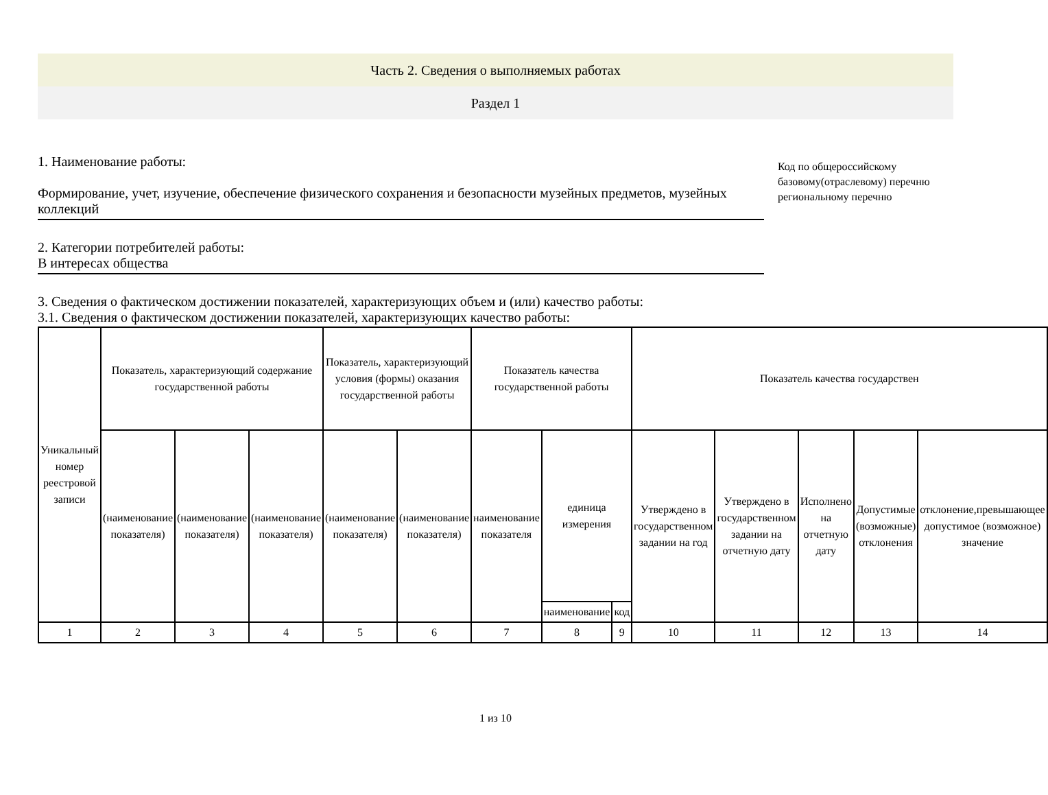Часть 2. Сведения о выполняемых работах
Раздел 1
1. Наименование работы:
Формирование, учет, изучение, обеспечение физического сохранения и безопасности музейных предметов, музейных коллекций
2. Категории потребителей работы:
В интересах общества
Код по общероссийскому базовому(отраслевому) перечню региональному перечню
3. Сведения о фактическом достижении показателей, характеризующих объем и (или) качество работы:
3.1. Сведения о фактическом достижении показателей, характеризующих качество работы:
| Уникальный номер реестровой записи | Показатель, характеризующий содержание государственной работы | | | Показатель, характеризующий условия (формы) оказания государственной работы | | Показатель качества государственной работы | | | Показатель качества государствен | | | | |
| --- | --- | --- | --- | --- | --- | --- | --- | --- | --- | --- | --- | --- | --- |
| | (наименование показателя) | (наименование показателя) | (наименование показателя) | (наименование показателя) | (наименование показателя) | наименование показателя | единица измерения | | Утверждено в государственном задании на год | Утверждено в государственном задании на отчетную дату | Исполнено на отчетную дату | Допустимые (возможные) отклонения | отклонение,превышающее допустимое (возможное) значение |
| | | | | | | | наименование | код | | | | | |
| 1 | 2 | 3 | 4 | 5 | 6 | 7 | 8 | 9 | 10 | 11 | 12 | 13 | 14 |
1 из 10